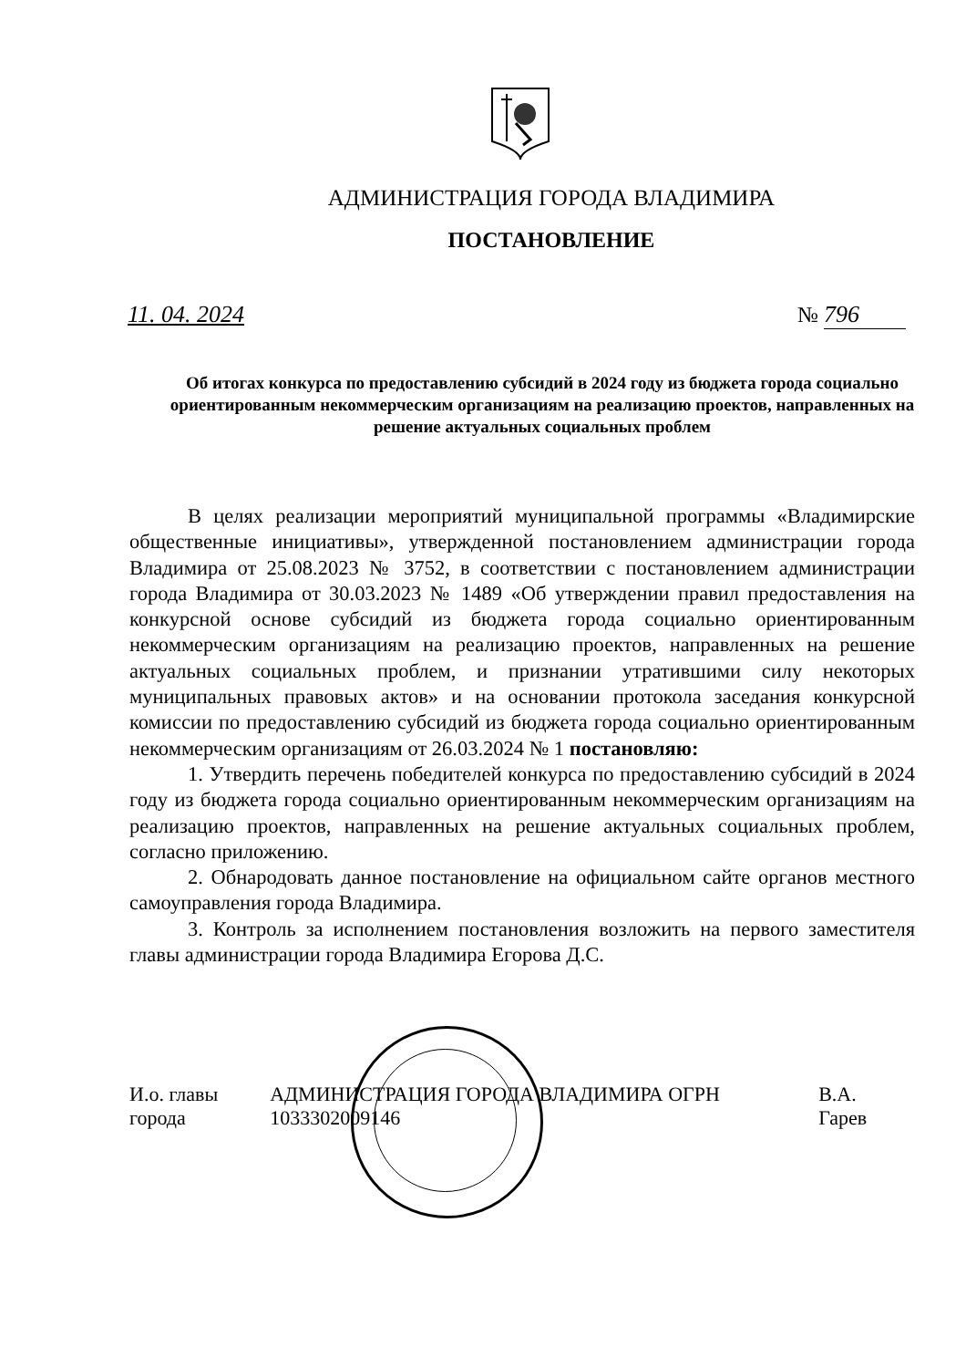АДМИНИСТРАЦИЯ ГОРОДА ВЛАДИМИРА
ПОСТАНОВЛЕНИЕ
11. 04. 2024 № 796
Об итогах конкурса по предоставлению субсидий в 2024 году из бюджета города социально ориентированным некоммерческим организациям на реализацию проектов, направленных на решение актуальных социальных проблем
В целях реализации мероприятий муниципальной программы «Владимирские общественные инициативы», утвержденной постановлением администрации города Владимира от 25.08.2023 № 3752, в соответствии с постановлением администрации города Владимира от 30.03.2023 № 1489 «Об утверждении правил предоставления на конкурсной основе субсидий из бюджета города социально ориентированным некоммерческим организациям на реализацию проектов, направленных на решение актуальных социальных проблем, и признании утратившими силу некоторых муниципальных правовых актов» и на основании протокола заседания конкурсной комиссии по предоставлению субсидий из бюджета города социально ориентированным некоммерческим организациям от 26.03.2024 № 1 постановляю:
1. Утвердить перечень победителей конкурса по предоставлению субсидий в 2024 году из бюджета города социально ориентированным некоммерческим организациям на реализацию проектов, направленных на решение актуальных социальных проблем, согласно приложению.
2. Обнародовать данное постановление на официальном сайте органов местного самоуправления города Владимира.
3. Контроль за исполнением постановления возложить на первого заместителя главы администрации города Владимира Егорова Д.С.
И.о. главы города АДМИНИСТРАЦИЯ ГОРОДА ВЛАДИМИРА ОГРН 1033302009146 В.А. Гарев